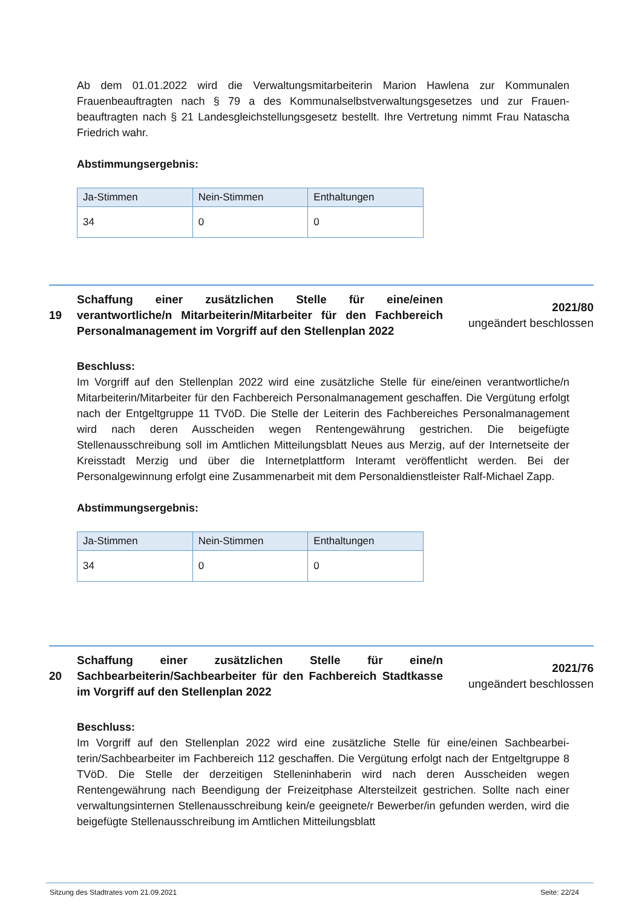Ab dem 01.01.2022 wird die Verwaltungsmitarbeiterin Marion Hawlena zur Kommunalen Frauenbeauftragten nach § 79 a des Kommunalselbstverwaltungsgesetzes und zur Frauen­beauftragten nach § 21 Landesgleichstellungsgesetz bestellt. Ihre Vertretung nimmt Frau Na­tascha Friedrich wahr.
Abstimmungsergebnis:
| Ja-Stimmen | Nein-Stimmen | Enthaltungen |
| --- | --- | --- |
| 34 | 0 | 0 |
19 Schaffung einer zusätzlichen Stelle für eine/einen verantwortliche/n Mitarbeiterin/Mitarbeiter für den Fachbereich Personalmanagement im Vorgriff auf den Stellenplan 2022
2021/80
ungeändert beschlossen
Beschluss:
Im Vorgriff auf den Stellenplan 2022 wird eine zusätzliche Stelle für eine/einen verantwortli­che/n Mitarbeiterin/Mitarbeiter für den Fachbereich Personalmanagement geschaffen. Die Vergütung erfolgt nach der Entgeltgruppe 11 TVöD. Die Stelle der Leiterin des Fachbereiches Personalmanagement wird nach deren Ausscheiden wegen Rentengewährung gestrichen. Die beigefügte Stellenausschreibung soll im Amtlichen Mitteilungsblatt Neues aus Merzig, auf der Internetseite der Kreisstadt Merzig und über die Internetplattform Interamt veröf­fentlicht werden. Bei der Personalgewinnung erfolgt eine Zusammenarbeit mit dem Perso­naldienstleister Ralf-Michael Zapp.
Abstimmungsergebnis:
| Ja-Stimmen | Nein-Stimmen | Enthaltungen |
| --- | --- | --- |
| 34 | 0 | 0 |
20 Schaffung einer zusätzlichen Stelle für eine/n Sachbearbeiterin/Sachbearbeiter für den Fachbereich Stadtkasse im Vorgriff auf den Stellenplan 2022
2021/76
ungeändert beschlossen
Beschluss:
Im Vorgriff auf den Stellenplan 2022 wird eine zusätzliche Stelle für eine/einen Sachbearbei­terin/Sachbearbeiter im Fachbereich 112 geschaffen. Die Vergütung erfolgt nach der Ent­geltgruppe 8 TVöD. Die Stelle der derzeitigen Stelleninhaberin wird nach deren Ausscheiden wegen Rentengewährung nach Beendigung der Freizeitphase Altersteilzeit gestrichen. Sollte nach einer verwaltungsinternen Stellenausschreibung kein/e geeignete/r Bewerber/in ge­funden werden, wird die beigefügte Stellenausschreibung im Amtlichen Mitteilungsblatt
Sitzung des Stadtrates vom 21.09.2021 Seite: 22/24